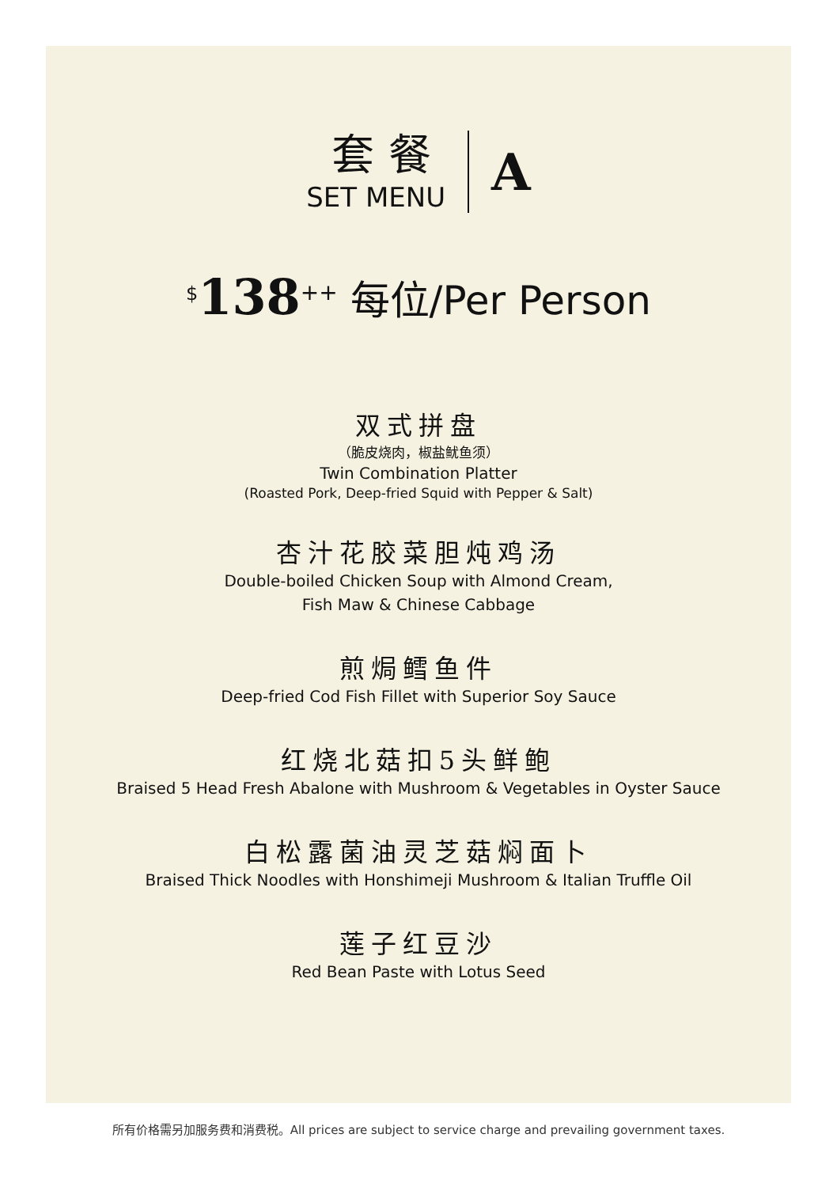套餐
SET MENU
A
<sup>$</sup>138<sup>++</sup> 每位/Per Person
双式拼盘
（脆皮烧肉，椒盐鱿鱼须）
Twin Combination Platter
(Roasted Pork, Deep-fried Squid with Pepper & Salt)
杏汁花胶菜胆炖鸡汤
Double-boiled Chicken Soup with Almond Cream,
Fish Maw & Chinese Cabbage
煎焗鳕鱼件
Deep-fried Cod Fish Fillet with Superior Soy Sauce
红烧北菇扣5头鲜鲍
Braised 5 Head Fresh Abalone with Mushroom & Vegetables in Oyster Sauce
白松露菌油灵芝菇焖面卜
Braised Thick Noodles with Honshimeji Mushroom & Italian Truffle Oil
莲子红豆沙
Red Bean Paste with Lotus Seed
所有价格需另加服务费和消费税。All prices are subject to service charge and prevailing government taxes.